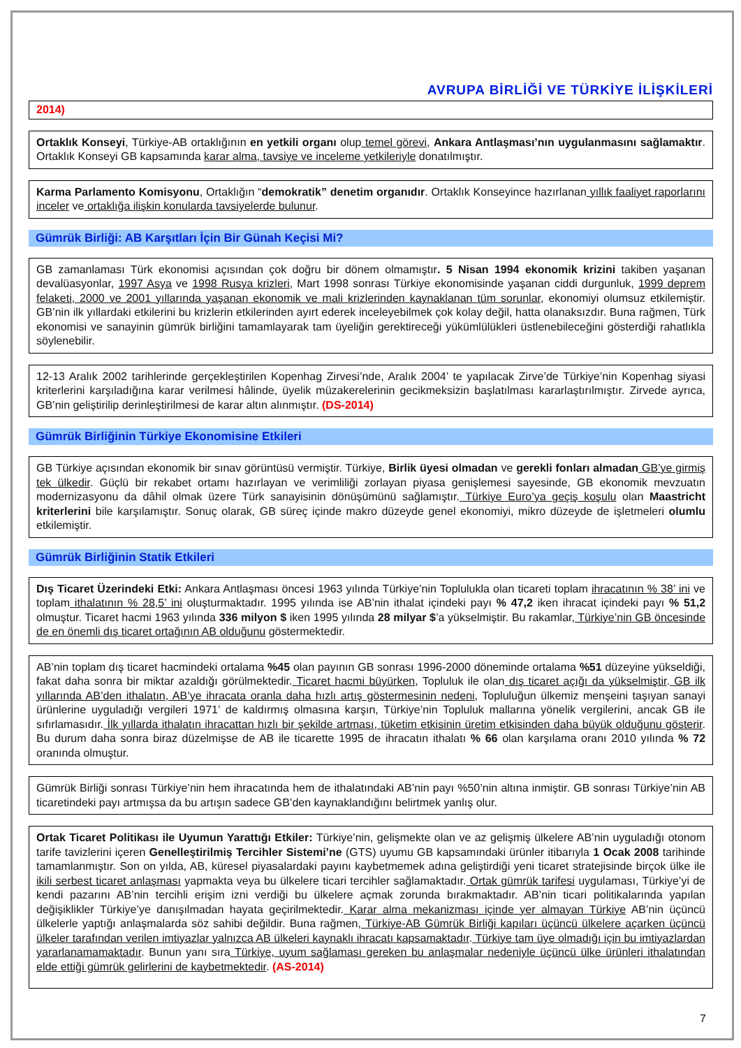AVRUPA BİRLİĞİ VE TÜRKİYE İLİŞKİLERİ
2014)
Ortaklık Konseyi, Türkiye-AB ortaklığının en yetkili organı olup temel görevi, Ankara Antlaşması’nın uygulanmasını sağlamaktır. Ortaklık Konseyi GB kapsamında karar alma, tavsiye ve inceleme yetkileriyle donatılmıştır.
Karma Parlamento Komisyonu, Ortaklığın “demokratik” denetim organıdır. Ortaklık Konseyince hazırlanan yıllık faaliyet raporlarını inceler ve ortaklığa ilişkin konularda tavsiyelerde bulunur.
Gümrük Birliği: AB Karşıtları İçin Bir Günah Keçisi Mi?
GB zamanlaması Türk ekonomisi açısından çok doğru bir dönem olmamıştır. 5 Nisan 1994 ekonomik krizini takiben yaşanan devalüasyonlar, 1997 Asya ve 1998 Rusya krizleri, Mart 1998 sonrası Türkiye ekonomisinde yaşanan ciddi durgunluk, 1999 deprem felaketi, 2000 ve 2001 yıllarında yaşanan ekonomik ve mali krizlerinden kaynaklanan tüm sorunlar, ekonomiyi olumsuz etkilemiştir. GB’nin ilk yıllardaki etkilerini bu krizlerin etkilerinden ayırt ederek inceleyebilmek çok kolay değil, hatta olanaksızdır. Buna rağmen, Türk ekonomisi ve sanayinin gümrük birliğini tamamlayarak tam üyeliğin gerektireceği yükümlülükleri üstlenebileceğini gösterdiği rahatlıkla söylenebilir.
12-13 Aralık 2002 tarihlerinde gerçekleştirilen Kopenhag Zirvesi’nde, Aralık 2004’ te yapılacak Zirve’de Türkiye’nin Kopenhag siyasi kriterlerini karşıladığına karar verilmesi hâlinde, üyelik müzakerelerinin gecikmeksizin başlatılması kararlaştırılmıştır. Zirvede ayrıca, GB’nin geliştirilip derinleştirilmesi de karar altın alınmıştır. (DS-2014)
Gümrük Birliğinin Türkiye Ekonomisine Etkileri
GB Türkiye açısından ekonomik bir sınav görüntüsü vermiştir. Türkiye, Birlik üyesi olmadan ve gerekli fonları almadan GB’ye girmiş tek ülkedir. Güçlü bir rekabet ortamı hazırlayan ve verimliliği zorlayan piyasa genişlemesi sayesinde, GB ekonomik mevzuatın modernizasyonu da dâhil olmak üzere Türk sanayisinin dönüşümünü sağlamıştır. Türkiye Euro’ya geçiş koşulu olan Maastricht kriterlerini bile karşılamıştır. Sonuç olarak, GB süreç içinde makro düzeyde genel ekonomiyi, mikro düzeyde de işletmeleri olumlu etkilemiştir.
Gümrük Birliğinin Statik Etkileri
Dış Ticaret Üzerindeki Etki: Ankara Antlaşması öncesi 1963 yılında Türkiye’nin Toplulukla olan ticareti toplam ihracatının % 38’ ini ve toplam ithalatının % 28,5’ ini oluşturmaktadır. 1995 yılında ise AB’nin ithalat içindeki payı % 47,2 iken ihracat içindeki payı % 51,2 olmuştur. Ticaret hacmi 1963 yılında 336 milyon $ iken 1995 yılında 28 milyar $’a yükselmiştir. Bu rakamlar, Türkiye’nin GB öncesinde de en önemli dış ticaret ortağının AB olduğunu göstermektedir.
AB’nin toplam dış ticaret hacmindeki ortalama %45 olan payının GB sonrası 1996-2000 döneminde ortalama %51 düzeyine yükseldiği, fakat daha sonra bir miktar azaldığı görülmektedir. Ticaret hacmi büyürken, Topluluk ile olan dış ticaret açığı da yükselmiştir. GB ilk yıllarında AB’den ithalatın, AB’ye ihracata oranla daha hızlı artış göstermesinin nedeni, Topluluğun ülkemiz menşeini taşıyan sanayi ürünlerine uyguladığı vergileri 1971’ de kaldırmış olmasına karşın, Türkiye’nin Topluluk mallarına yönelik vergilerini, ancak GB ile sıfırlamasıdır. İlk yıllarda ithalatın ihracattan hızlı bir şekilde artması, tüketim etkisinin üretim etkisinden daha büyük olduğunu gösterir. Bu durum daha sonra biraz düzelmişse de AB ile ticarette 1995 de ihracatın ithalatı % 66 olan karşılama oranı 2010 yılında % 72 oranında olmuştur.
Gümrük Birliği sonrası Türkiye’nin hem ihracatında hem de ithalatındaki AB’nin payı %50’nin altına inmiştir. GB sonrası Türkiye’nin AB ticaretindeki payı artmışsa da bu artışın sadece GB’den kaynaklandığını belirtmek yanlış olur.
Ortak Ticaret Politikası ile Uyumun Yarattığı Etkiler: Türkiye’nin, gelişmekte olan ve az gelişmiş ülkelere AB’nin uyguladığı otonom tarife tavizlerini içeren Genelleştirilmiş Tercihler Sistemi’ne (GTS) uyumu GB kapsamındaki ürünler itibarıyla 1 Ocak 2008 tarihinde tamamlanmıştır. Son on yılda, AB, küresel piyasalardaki payını kaybetmemek adına geliştirdiği yeni ticaret stratejisinde birçok ülke ile ikili serbest ticaret anlaşması yapmakta veya bu ülkelere ticari tercihler sağlamaktadır. Ortak gümrük tarifesi uygulaması, Türkiye’yi de kendi pazarını AB’nin tercihli erişim izni verdiği bu ülkelere açmak zorunda bırakmaktadır. AB’nin ticari politikalarında yapılan değişiklikler Türkiye’ye danışılmadan hayata geçirilmektedir. Karar alma mekanizması içinde yer almayan Türkiye AB’nin üçüncü ülkelerle yaptığı anlaşmalarda söz sahibi değildir. Buna rağmen, Türkiye-AB Gümrük Birliği kapıları üçüncü ülkelere açarken üçüncü ülkeler tarafından verilen imtiyazlar yalnızca AB ülkeleri kaynaklı ihracatı kapsamaktadır. Türkiye tam üye olmadığı için bu imtiyazlardan yararlanamamaktadır. Bunun yanı sıra Türkiye, uyum sağlaması gereken bu anlaşmalar nedeniyle üçüncü ülke ürünleri ithalatından elde ettiği gümrük gelirlerini de kaybetmektedir. (AS-2014)
7